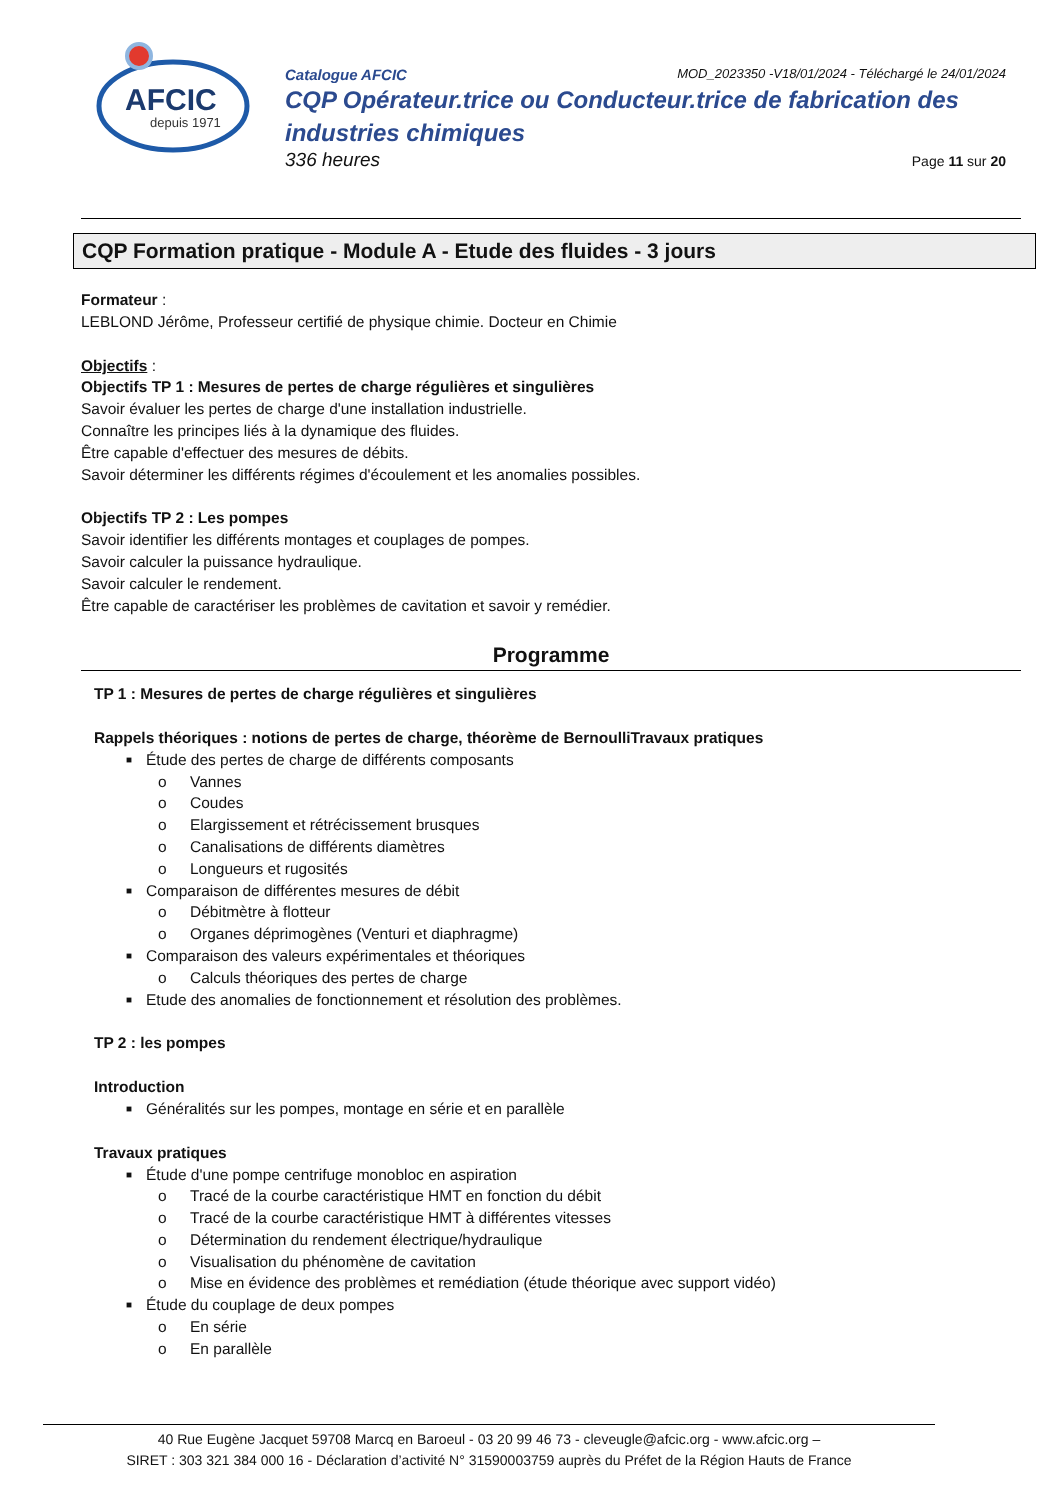AFCIC
depuis 1971
Catalogue AFCIC MOD_2023350 -V18/01/2024 - Téléchargé le 24/01/2024
CQP Opérateur.trice ou Conducteur.trice de fabrication des industries chimiques
336 heures Page 11 sur 20
CQP Formation pratique - Module A - Etude des fluides - 3 jours
Formateur :
LEBLOND Jérôme, Professeur certifié de physique chimie. Docteur en Chimie
Objectifs :
Objectifs TP 1 : Mesures de pertes de charge régulières et singulières
Savoir évaluer les pertes de charge d'une installation industrielle.
Connaître les principes liés à la dynamique des fluides.
Être capable d'effectuer des mesures de débits.
Savoir déterminer les différents régimes d'écoulement et les anomalies possibles.
Objectifs TP 2 : Les pompes
Savoir identifier les différents montages et couplages de pompes.
Savoir calculer la puissance hydraulique.
Savoir calculer le rendement.
Être capable de caractériser les problèmes de cavitation et savoir y remédier.
Programme
TP 1 : Mesures de pertes de charge régulières et singulières
Rappels théoriques : notions de pertes de charge, théorème de BernoulliTravaux pratiques
■ Étude des pertes de charge de différents composants
o Vannes
o Coudes
o Elargissement et rétrécissement brusques
o Canalisations de différents diamètres
o Longueurs et rugosités
■ Comparaison de différentes mesures de débit
o Débitmètre à flotteur
o Organes déprimogènes (Venturi et diaphragme)
■ Comparaison des valeurs expérimentales et théoriques
o Calculs théoriques des pertes de charge
■ Etude des anomalies de fonctionnement et résolution des problèmes.
TP 2 : les pompes
Introduction
■ Généralités sur les pompes, montage en série et en parallèle
Travaux pratiques
■ Étude d'une pompe centrifuge monobloc en aspiration
o Tracé de la courbe caractéristique HMT en fonction du débit
o Tracé de la courbe caractéristique HMT à différentes vitesses
o Détermination du rendement électrique/hydraulique
o Visualisation du phénomène de cavitation
o Mise en évidence des problèmes et remédiation (étude théorique avec support vidéo)
■ Étude du couplage de deux pompes
o En série
o En parallèle
40 Rue Eugène Jacquet 59708 Marcq en Baroeul - 03 20 99 46 73 - cleveugle@afcic.org - www.afcic.org –
SIRET : 303 321 384 000 16 - Déclaration d’activité N° 31590003759 auprès du Préfet de la Région Hauts de France